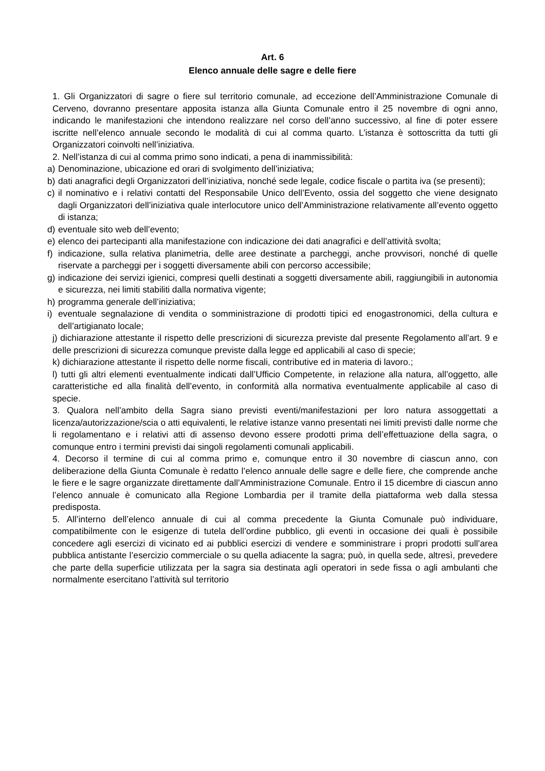Art. 6
Elenco annuale delle sagre e delle fiere
1. Gli Organizzatori di sagre o fiere sul territorio comunale, ad eccezione dell’Amministrazione Comunale di Cerveno, dovranno presentare apposita istanza alla Giunta Comunale entro il 25 novembre di ogni anno, indicando le manifestazioni che intendono realizzare nel corso dell’anno successivo, al fine di poter essere iscritte nell’elenco annuale secondo le modalità di cui al comma quarto. L’istanza è sottoscritta da tutti gli Organizzatori coinvolti nell’iniziativa.
2. Nell’istanza di cui al comma primo sono indicati, a pena di inammissibilità:
a) Denominazione, ubicazione ed orari di svolgimento dell’iniziativa;
b) dati anagrafici degli Organizzatori dell’iniziativa, nonché sede legale, codice fiscale o partita iva (se presenti);
c) il nominativo e i relativi contatti del Responsabile Unico dell’Evento, ossia del soggetto che viene designato dagli Organizzatori dell’iniziativa quale interlocutore unico dell’Amministrazione relativamente all’evento oggetto di istanza;
d) eventuale sito web dell’evento;
e) elenco dei partecipanti alla manifestazione con indicazione dei dati anagrafici e dell’attività svolta;
f) indicazione, sulla relativa planimetria, delle aree destinate a parcheggi, anche provvisori, nonché di quelle riservate a parcheggi per i soggetti diversamente abili con percorso accessibile;
g) indicazione dei servizi igienici, compresi quelli destinati a soggetti diversamente abili, raggiungibili in autonomia e sicurezza, nei limiti stabiliti dalla normativa vigente;
h) programma generale dell’iniziativa;
i) eventuale segnalazione di vendita o somministrazione di prodotti tipici ed enogastronomici, della cultura e dell’artigianato locale;
j) dichiarazione attestante il rispetto delle prescrizioni di sicurezza previste dal presente Regolamento all’art. 9 e delle prescrizioni di sicurezza comunque previste dalla legge ed applicabili al caso di specie;
k) dichiarazione attestante il rispetto delle norme fiscali, contributive ed in materia di lavoro.;
l) tutti gli altri elementi eventualmente indicati dall’Ufficio Competente, in relazione alla natura, all’oggetto, alle caratteristiche ed alla finalità dell’evento, in conformità alla normativa eventualmente applicabile al caso di specie.
3. Qualora nell’ambito della Sagra siano previsti eventi/manifestazioni per loro natura assoggettati a licenza/autorizzazione/scia o atti equivalenti, le relative istanze vanno presentati nei limiti previsti dalle norme che li regolamentano e i relativi atti di assenso devono essere prodotti prima dell’effettuazione della sagra, o comunque entro i termini previsti dai singoli regolamenti comunali applicabili.
4. Decorso il termine di cui al comma primo e, comunque entro il 30 novembre di ciascun anno, con deliberazione della Giunta Comunale è redatto l’elenco annuale delle sagre e delle fiere, che comprende anche le fiere e le sagre organizzate direttamente dall’Amministrazione Comunale. Entro il 15 dicembre di ciascun anno l’elenco annuale è comunicato alla Regione Lombardia per il tramite della piattaforma web dalla stessa predisposta.
5. All’interno dell’elenco annuale di cui al comma precedente la Giunta Comunale può individuare, compatibilmente con le esigenze di tutela dell’ordine pubblico, gli eventi in occasione dei quali è possibile concedere agli esercizi di vicinato ed ai pubblici esercizi di vendere e somministrare i propri prodotti sull’area pubblica antistante l’esercizio commerciale o su quella adiacente la sagra; può, in quella sede, altresì, prevedere che parte della superficie utilizzata per la sagra sia destinata agli operatori in sede fissa o agli ambulanti che normalmente esercitano l’attività sul territorio